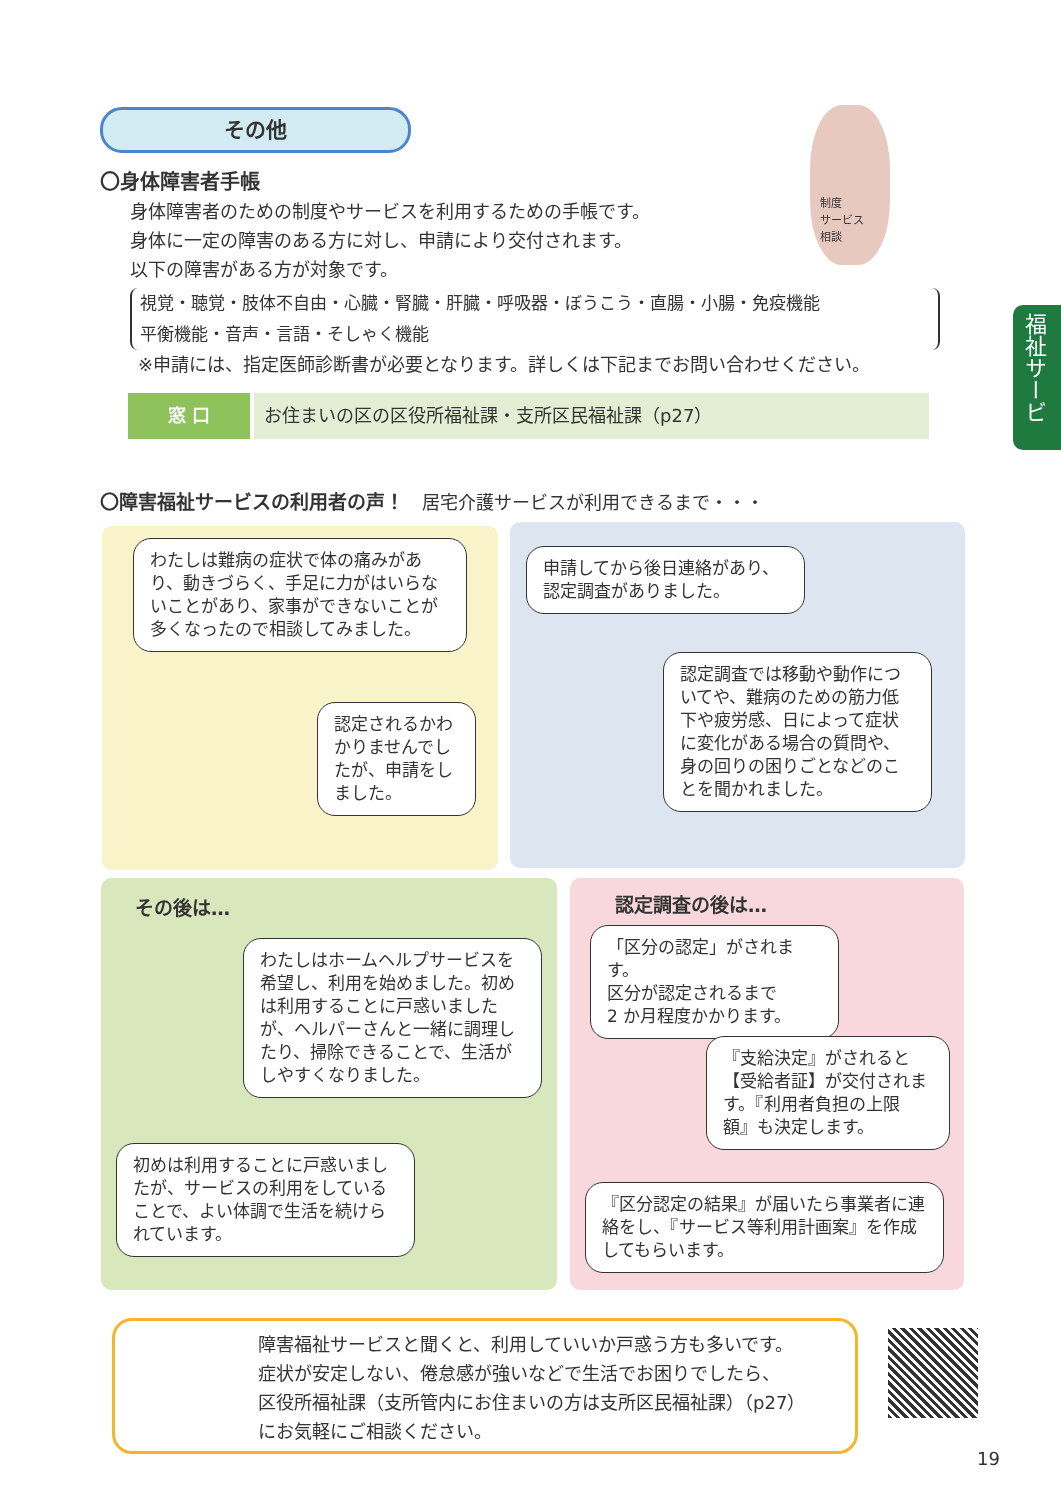その他
〇身体障害者手帳
身体障害者のための制度やサービスを利用するための手帳です。
身体に一定の障害のある方に対し、申請により交付されます。
以下の障害がある方が対象です。
視覚・聴覚・肢体不自由・心臓・腎臓・肝臓・呼吸器・ぼうこう・直腸・小腸・免疫機能
平衡機能・音声・言語・そしゃく機能
※申請には、指定医師診断書が必要となります。詳しくは下記までお問い合わせください。
窓 口 お住まいの区の区役所福祉課・支所区民福祉課（p27）
制度
サービス
相談
福祉サービス
〇障害福祉サービスの利用者の声！　居宅介護サービスが利用できるまで・・・
わたしは難病の症状で体の痛みがあり、動きづらく、手足に力がはいらないことがあり、家事ができないことが多くなったので相談してみました。
認定されるかわかりませんでしたが、申請をしました。
申請してから後日連絡があり、認定調査がありました。
認定調査では移動や動作についてや、難病のための筋力低下や疲労感、日によって症状に変化がある場合の質問や、身の回りの困りごとなどのことを聞かれました。
その後は… 認定調査の後は…
わたしはホームヘルプサービスを希望し、利用を始めました。初めは利用することに戸惑いましたが、ヘルパーさんと一緒に調理したり、掃除できることで、生活がしやすくなりました。
初めは利用することに戸惑いましたが、サービスの利用をしていることで、よい体調で生活を続けられています。
「区分の認定」がされます。
区分が認定されるまで
2 か月程度かかります。
『支給決定』がされると【受給者証】が交付されます。『利用者負担の上限額』も決定します。
『区分認定の結果』が届いたら事業者に連絡をし、『サービス等利用計画案』を作成してもらいます。
障害福祉サービスと聞くと、利用していいか戸惑う方も多いです。
症状が安定しない、倦怠感が強いなどで生活でお困りでしたら、
区役所福祉課（支所管内にお住まいの方は支所区民福祉課）（p27）
にお気軽にご相談ください。
19